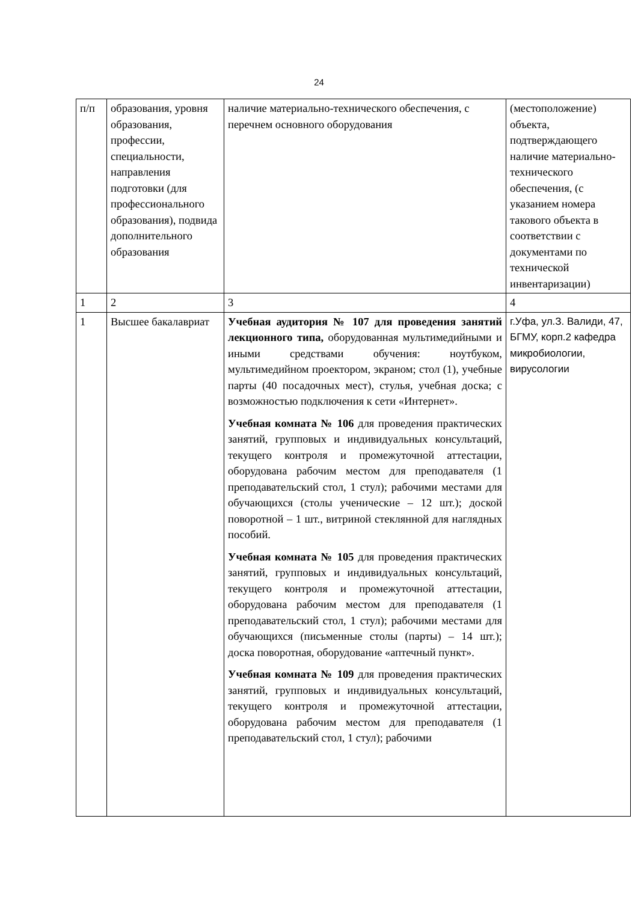24
| п/п | образования, уровня образования, профессии, специальности, направления подготовки (для профессионального образования), подвида дополнительного образования | наличие материально-технического обеспечения, с перечнем основного оборудования | (местоположение) объекта, подтверждающего наличие материально-технического обеспечения, (с указанием номера такового объекта в соответствии с документами по технической инвентаризации) |
| 1 | 2 | 3 | 4 |
| 1 | Высшее бакалавриат | Учебная аудитория № 107 для проведения занятий лекционного типа, оборудованная мультимедийными и иными средствами обучения: ноутбуком, мультимедийном проектором, экраном; стол (1), учебные парты (40 посадочных мест), стулья, учебная доска; с возможностью подключения к сети «Интернет». Учебная комната № 106 для проведения практических занятий, групповых и индивидуальных консультаций, текущего контроля и промежуточной аттестации, оборудована рабочим местом для преподавателя (1 преподавательский стол, 1 стул); рабочими местами для обучающихся (столы ученические – 12 шт.); доской поворотной – 1 шт., витриной стеклянной для наглядных пособий. Учебная комната № 105 для проведения практических занятий, групповых и индивидуальных консультаций, текущего контроля и промежуточной аттестации, оборудована рабочим местом для преподавателя (1 преподавательский стол, 1 стул); рабочими местами для обучающихся (письменные столы (парты) – 14 шт.); доска поворотная, оборудование «аптечный пункт». Учебная комната № 109 для проведения практических занятий, групповых и индивидуальных консультаций, текущего контроля и промежуточной аттестации, оборудована рабочим местом для преподавателя (1 преподавательский стол, 1 стул); рабочими | г.Уфа, ул.З. Валиди, 47, БГМУ, корп.2 кафедра микробиологии, вирусологии |